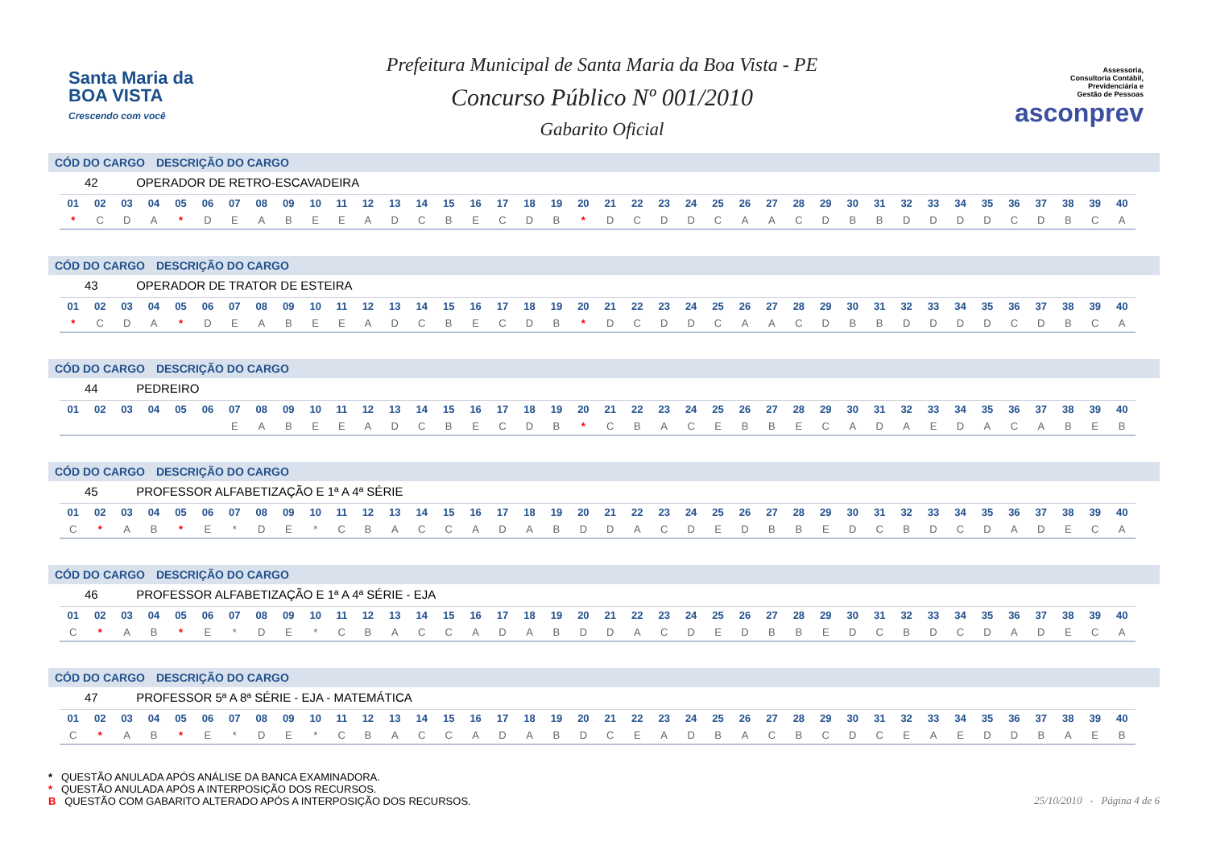Santa Maria da
BOA VISTA
Crescendo com você
Prefeitura Municipal de Santa Maria da Boa Vista - PE
Concurso Público Nº 001/2010
Gabarito Oficial
Assessoria,
Consultoria Contábil,
Previdenciária e
Gestão de Pessoas
asconprev
CÓD DO CARGO DESCRIÇÃO DO CARGO
42 OPERADOR DE RETRO-ESCAVADEIRA
| 01 | 02 | 03 | 04 | 05 | 06 | 07 | 08 | 09 | 10 | 11 | 12 | 13 | 14 | 15 | 16 | 17 | 18 | 19 | 20 | 21 | 22 | 23 | 24 | 25 | 26 | 27 | 28 | 29 | 30 | 31 | 32 | 33 | 34 | 35 | 36 | 37 | 38 | 39 | 40 |
| --- | --- | --- | --- | --- | --- | --- | --- | --- | --- | --- | --- | --- | --- | --- | --- | --- | --- | --- | --- | --- | --- | --- | --- | --- | --- | --- | --- | --- | --- | --- | --- | --- | --- | --- | --- | --- | --- | --- | --- |
| * | C | D | A | * | D | E | A | B | E | E | A | D | C | B | E | C | D | B | * | D | C | D | D | C | A | A | C | D | B | B | D | D | D | D | C | D | B | C | A |
CÓD DO CARGO DESCRIÇÃO DO CARGO
43 OPERADOR DE TRATOR DE ESTEIRA
| 01 | 02 | 03 | 04 | 05 | 06 | 07 | 08 | 09 | 10 | 11 | 12 | 13 | 14 | 15 | 16 | 17 | 18 | 19 | 20 | 21 | 22 | 23 | 24 | 25 | 26 | 27 | 28 | 29 | 30 | 31 | 32 | 33 | 34 | 35 | 36 | 37 | 38 | 39 | 40 |
| --- | --- | --- | --- | --- | --- | --- | --- | --- | --- | --- | --- | --- | --- | --- | --- | --- | --- | --- | --- | --- | --- | --- | --- | --- | --- | --- | --- | --- | --- | --- | --- | --- | --- | --- | --- | --- | --- | --- | --- |
| * | C | D | A | * | D | E | A | B | E | E | A | D | C | B | E | C | D | B | * | D | C | D | D | C | A | A | C | D | B | B | D | D | D | D | C | D | B | C | A |
CÓD DO CARGO DESCRIÇÃO DO CARGO
44 PEDREIRO
| 01 | 02 | 03 | 04 | 05 | 06 | 07 | 08 | 09 | 10 | 11 | 12 | 13 | 14 | 15 | 16 | 17 | 18 | 19 | 20 | 21 | 22 | 23 | 24 | 25 | 26 | 27 | 28 | 29 | 30 | 31 | 32 | 33 | 34 | 35 | 36 | 37 | 38 | 39 | 40 |
| --- | --- | --- | --- | --- | --- | --- | --- | --- | --- | --- | --- | --- | --- | --- | --- | --- | --- | --- | --- | --- | --- | --- | --- | --- | --- | --- | --- | --- | --- | --- | --- | --- | --- | --- | --- | --- | --- | --- | --- |
| | | | | | | E | A | B | E | E | A | D | C | B | E | C | D | B | * | C | B | A | C | E | B | B | E | C | A | D | A | E | D | A | C | A | B | E | B |
CÓD DO CARGO DESCRIÇÃO DO CARGO
45 PROFESSOR ALFABETIZAÇÃO E 1ª A 4ª SÉRIE
| 01 | 02 | 03 | 04 | 05 | 06 | 07 | 08 | 09 | 10 | 11 | 12 | 13 | 14 | 15 | 16 | 17 | 18 | 19 | 20 | 21 | 22 | 23 | 24 | 25 | 26 | 27 | 28 | 29 | 30 | 31 | 32 | 33 | 34 | 35 | 36 | 37 | 38 | 39 | 40 |
| --- | --- | --- | --- | --- | --- | --- | --- | --- | --- | --- | --- | --- | --- | --- | --- | --- | --- | --- | --- | --- | --- | --- | --- | --- | --- | --- | --- | --- | --- | --- | --- | --- | --- | --- | --- | --- | --- | --- | --- |
| C | * | A | B | * | E | * | D | E | * | C | B | A | C | C | A | D | A | B | D | D | A | C | D | E | D | B | B | E | D | C | B | D | C | D | A | D | E | C | A |
CÓD DO CARGO DESCRIÇÃO DO CARGO
46 PROFESSOR ALFABETIZAÇÃO E 1ª A 4ª SÉRIE - EJA
| 01 | 02 | 03 | 04 | 05 | 06 | 07 | 08 | 09 | 10 | 11 | 12 | 13 | 14 | 15 | 16 | 17 | 18 | 19 | 20 | 21 | 22 | 23 | 24 | 25 | 26 | 27 | 28 | 29 | 30 | 31 | 32 | 33 | 34 | 35 | 36 | 37 | 38 | 39 | 40 |
| --- | --- | --- | --- | --- | --- | --- | --- | --- | --- | --- | --- | --- | --- | --- | --- | --- | --- | --- | --- | --- | --- | --- | --- | --- | --- | --- | --- | --- | --- | --- | --- | --- | --- | --- | --- | --- | --- | --- | --- |
| C | * | A | B | * | E | * | D | E | * | C | B | A | C | C | A | D | A | B | D | D | A | C | D | E | D | B | B | E | D | C | B | D | C | D | A | D | E | C | A |
CÓD DO CARGO DESCRIÇÃO DO CARGO
47 PROFESSOR 5ª A 8ª SÉRIE - EJA - MATEMÁTICA
| 01 | 02 | 03 | 04 | 05 | 06 | 07 | 08 | 09 | 10 | 11 | 12 | 13 | 14 | 15 | 16 | 17 | 18 | 19 | 20 | 21 | 22 | 23 | 24 | 25 | 26 | 27 | 28 | 29 | 30 | 31 | 32 | 33 | 34 | 35 | 36 | 37 | 38 | 39 | 40 |
| --- | --- | --- | --- | --- | --- | --- | --- | --- | --- | --- | --- | --- | --- | --- | --- | --- | --- | --- | --- | --- | --- | --- | --- | --- | --- | --- | --- | --- | --- | --- | --- | --- | --- | --- | --- | --- | --- | --- | --- |
| C | * | A | B | * | E | * | D | E | * | C | B | A | C | C | A | D | A | B | D | C | E | A | D | B | A | C | B | C | D | C | E | A | E | D | D | B | A | E | B |
* QUESTÃO ANULADA APÓS ANÁLISE DA BANCA EXAMINADORA.
* QUESTÃO ANULADA APÓS A INTERPOSIÇÃO DOS RECURSOS.
B QUESTÃO COM GABARITO ALTERADO APÓS A INTERPOSIÇÃO DOS RECURSOS.
25/10/2010 - Página 4 de 6